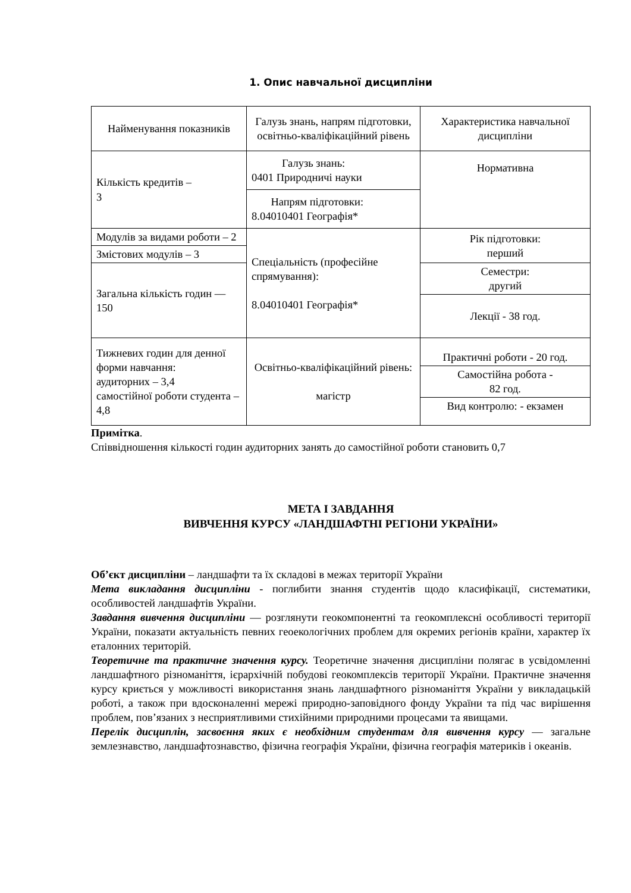1. Опис навчальної дисципліни
| Найменування показників | Галузь знань, напрям підготовки, освітньо-кваліфікаційний рівень | Характеристика навчальної дисципліни |
| Кількість кредитів – 3 | Галузь знань: 0401 Природничі науки | Нормативна |
| | Напрям підготовки: 8.04010401 Географія* | |
| Модулів за видами роботи – 2 | Спеціальність (професійне спрямування): 8.04010401 Географія* | Рік підготовки: перший |
| Змістових модулів – 3 | | |
| Загальна кількість годин — 150 | | Семестри: другий |
| | | Лекції - 38 год. |
| Тижневих годин для денної форми навчання: аудиторних – 3,4 самостійної роботи студента – 4,8 | Освітньо-кваліфікаційний рівень: магістр | Практичні роботи - 20 год. |
| | | Самостійна робота - 82 год. |
| | | Вид контролю: - екзамен |
Примітка.
Співвідношення кількості годин аудиторних занять до самостійної роботи становить 0,7
МЕТА І ЗАВДАННЯ
ВИВЧЕННЯ КУРСУ «ЛАНДШАФТНІ РЕГІОНИ УКРАЇНИ»
Об’єкт дисципліни – ландшафти та їх складові в межах території України
Мета викладання дисципліни - поглибити знання студентів щодо класифікації, систематики, особливостей ландшафтів України.
Завдання вивчення дисципліни — розглянути геокомпонентні та геокомплексні особливості території України, показати актуальність певних геоекологічних проблем для окремих регіонів країни, характер їх еталонних територій.
Теоретичне та практичне значення курсу. Теоретичне значення дисципліни полягає в усвідомленні ландшафтного різноманіття, ієрархічній побудові геокомплексів території України. Практичне значення курсу криється у можливості використання знань ландшафтного різноманіття України у викладацькій роботі, а також при вдосконаленні мережі природно-заповідного фонду України та під час вирішення проблем, пов’язаних з несприятливими стихійними природними процесами та явищами.
Перелік дисциплін, засвоєння яких є необхідним студентам для вивчення курсу — загальне землезнавство, ландшафтознавство, фізична географія України, фізична географія материків і океанів.